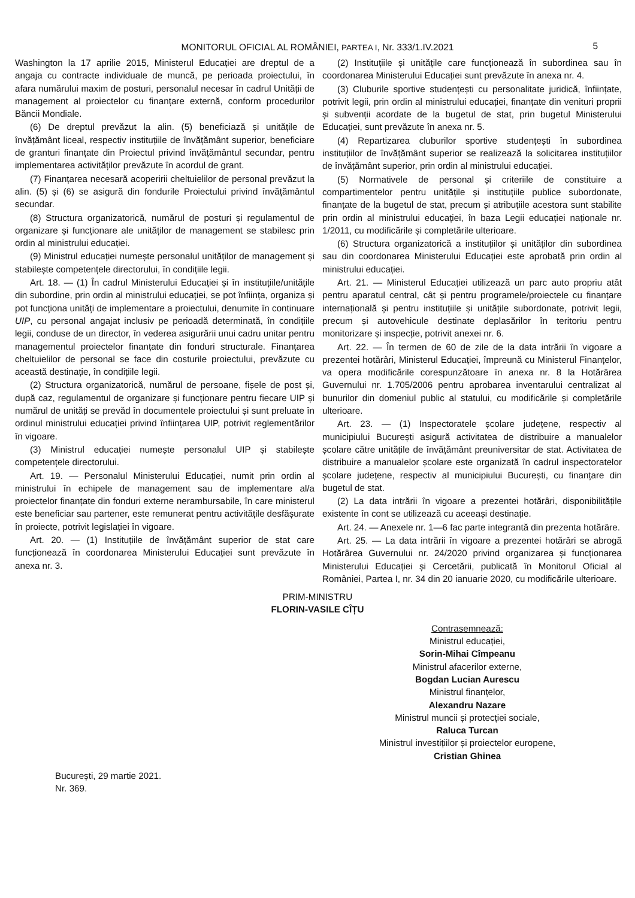MONITORUL OFICIAL AL ROMÂNIEI, PARTEA I, Nr. 333/1.IV.2021 5
Washington la 17 aprilie 2015, Ministerul Educației are dreptul de a angaja cu contracte individuale de muncă, pe perioada proiectului, în afara numărului maxim de posturi, personalul necesar în cadrul Unității de management al proiectelor cu finanțare externă, conform procedurilor Băncii Mondiale.
(6) De dreptul prevăzut la alin. (5) beneficiază și unitățile de învățământ liceal, respectiv instituțiile de învățământ superior, beneficiare de granturi finanțate din Proiectul privind învățământul secundar, pentru implementarea activităților prevăzute în acordul de grant.
(7) Finanțarea necesară acoperirii cheltuielilor de personal prevăzut la alin. (5) și (6) se asigură din fondurile Proiectului privind învățământul secundar.
(8) Structura organizatorică, numărul de posturi și regulamentul de organizare și funcționare ale unităților de management se stabilesc prin ordin al ministrului educației.
(9) Ministrul educației numește personalul unităților de management și stabilește competențele directorului, în condițiile legii.
Art. 18. — (1) În cadrul Ministerului Educației și în instituțiile/unitățile din subordine, prin ordin al ministrului educației, se pot înființa, organiza și pot funcționa unități de implementare a proiectului, denumite în continuare UIP, cu personal angajat inclusiv pe perioadă determinată, în condițiile legii, conduse de un director, în vederea asigurării unui cadru unitar pentru managementul proiectelor finanțate din fonduri structurale. Finanțarea cheltuielilor de personal se face din costurile proiectului, prevăzute cu această destinație, în condițiile legii.
(2) Structura organizatorică, numărul de persoane, fișele de post și, după caz, regulamentul de organizare și funcționare pentru fiecare UIP și numărul de unități se prevăd în documentele proiectului și sunt preluate în ordinul ministrului educației privind înființarea UIP, potrivit reglementărilor în vigoare.
(3) Ministrul educației numește personalul UIP și stabilește competențele directorului.
Art. 19. — Personalul Ministerului Educației, numit prin ordin al ministrului în echipele de management sau de implementare al/a proiectelor finanțate din fonduri externe nerambursabile, în care ministerul este beneficiar sau partener, este remunerat pentru activitățile desfășurate în proiecte, potrivit legislației în vigoare.
Art. 20. — (1) Instituțiile de învățământ superior de stat care funcționează în coordonarea Ministerului Educației sunt prevăzute în anexa nr. 3.
(2) Instituțiile și unitățile care funcționează în subordinea sau în coordonarea Ministerului Educației sunt prevăzute în anexa nr. 4.
(3) Cluburile sportive studențești cu personalitate juridică, înființate, potrivit legii, prin ordin al ministrului educației, finanțate din venituri proprii și subvenții acordate de la bugetul de stat, prin bugetul Ministerului Educației, sunt prevăzute în anexa nr. 5.
(4) Repartizarea cluburilor sportive studențești în subordinea instituțiilor de învățământ superior se realizează la solicitarea instituțiilor de învățământ superior, prin ordin al ministrului educației.
(5) Normativele de personal și criteriile de constituire a compartimentelor pentru unitățile și instituțiile publice subordonate, finanțate de la bugetul de stat, precum și atribuțiile acestora sunt stabilite prin ordin al ministrului educației, în baza Legii educației naționale nr. 1/2011, cu modificările și completările ulterioare.
(6) Structura organizatorică a instituțiilor și unităților din subordinea sau din coordonarea Ministerului Educației este aprobată prin ordin al ministrului educației.
Art. 21. — Ministerul Educației utilizează un parc auto propriu atât pentru aparatul central, cât și pentru programele/proiectele cu finanțare internațională și pentru instituțiile și unitățile subordonate, potrivit legii, precum și autovehicule destinate deplasărilor în teritoriu pentru monitorizare și inspecție, potrivit anexei nr. 6.
Art. 22. — În termen de 60 de zile de la data intrării în vigoare a prezentei hotărâri, Ministerul Educației, împreună cu Ministerul Finanțelor, va opera modificările corespunzătoare în anexa nr. 8 la Hotărârea Guvernului nr. 1.705/2006 pentru aprobarea inventarului centralizat al bunurilor din domeniul public al statului, cu modificările și completările ulterioare.
Art. 23. — (1) Inspectoratele școlare județene, respectiv al municipiului București asigură activitatea de distribuire a manualelor școlare către unitățile de învățământ preuniversitar de stat. Activitatea de distribuire a manualelor școlare este organizată în cadrul inspectoratelor școlare județene, respectiv al municipiului București, cu finanțare din bugetul de stat.
(2) La data intrării în vigoare a prezentei hotărâri, disponibilitățile existente în cont se utilizează cu aceeași destinație.
Art. 24. — Anexele nr. 1—6 fac parte integrantă din prezenta hotărâre.
Art. 25. — La data intrării în vigoare a prezentei hotărâri se abrogă Hotărârea Guvernului nr. 24/2020 privind organizarea și funcționarea Ministerului Educației și Cercetării, publicată în Monitorul Oficial al României, Partea I, nr. 34 din 20 ianuarie 2020, cu modificările ulterioare.
PRIM-MINISTRU
FLORIN-VASILE CÎȚU
Contrasemnează:
Ministrul educației,
Sorin-Mihai Cîmpeanu
Ministrul afacerilor externe,
Bogdan Lucian Aurescu
Ministrul finanțelor,
Alexandru Nazare
Ministrul muncii și protecției sociale,
Raluca Turcan
Ministrul investițiilor și proiectelor europene,
Cristian Ghinea
București, 29 martie 2021.
Nr. 369.